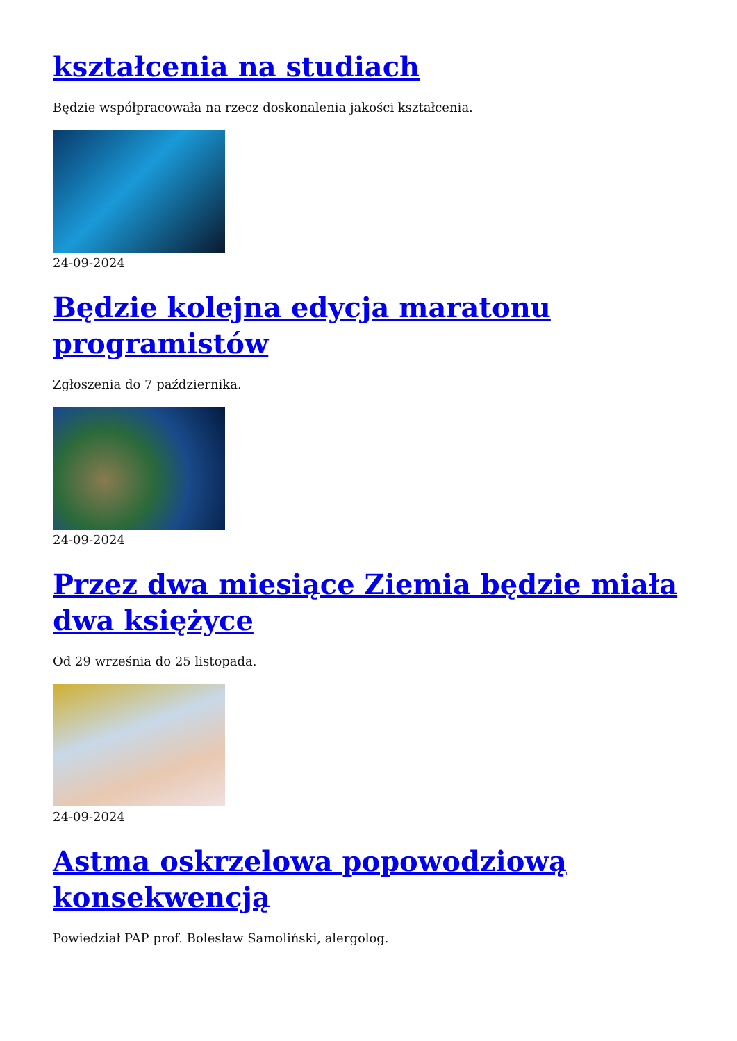kształcenia na studiach
Będzie współpracowała na rzecz doskonalenia jakości kształcenia.
24-09-2024
Będzie kolejna edycja maratonu programistów
Zgłoszenia do 7 października.
24-09-2024
Przez dwa miesiące Ziemia będzie miała dwa księżyce
Od 29 września do 25 listopada.
24-09-2024
Astma oskrzelowa popowodziową konsekwencją
Powiedział PAP prof. Bolesław Samoliński, alergolog.